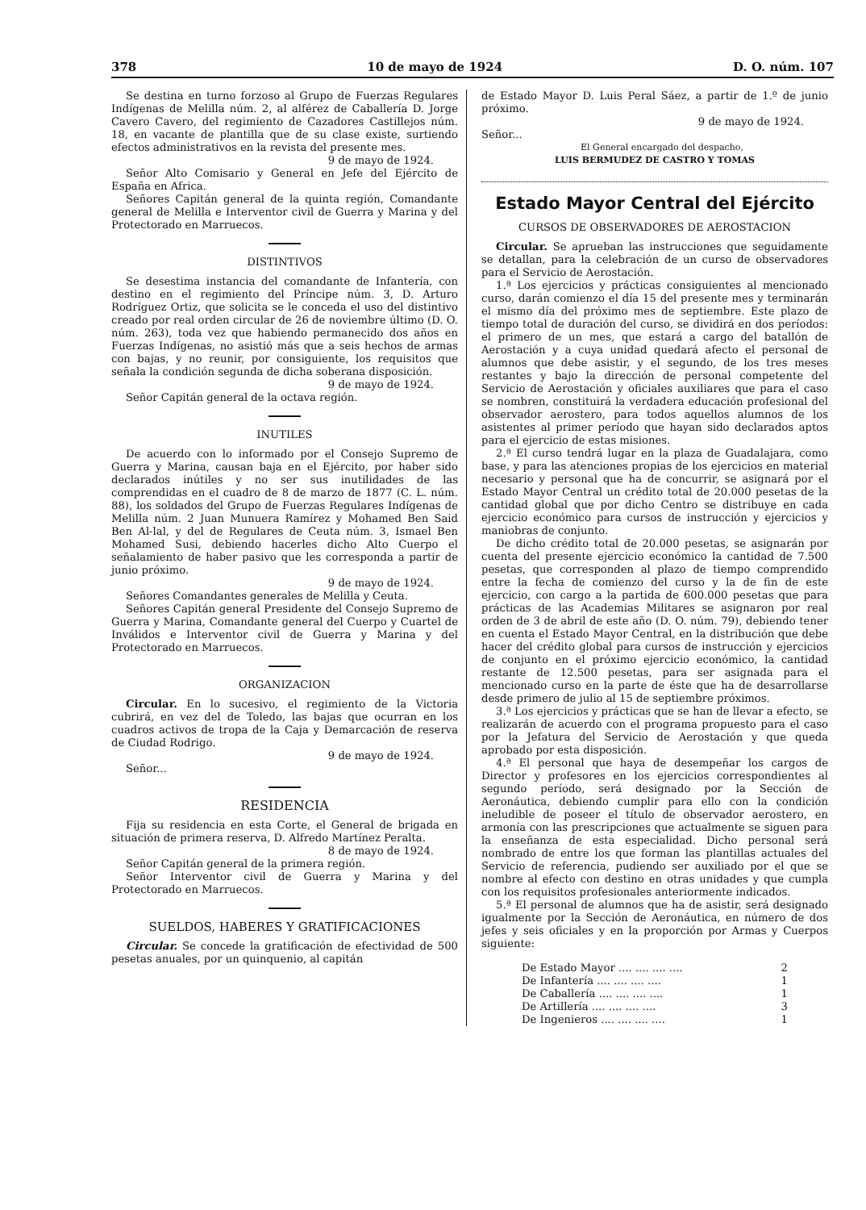378 10 de mayo de 1924 D. O. núm. 107
Se destina en turno forzoso al Grupo de Fuerzas Regulares Indígenas de Melilla núm. 2, al alférez de Caballería D. Jorge Cavero Cavero, del regimiento de Cazadores Castillejos núm. 18, en vacante de plantilla que de su clase existe, surtiendo efectos administrativos en la revista del presente mes.
9 de mayo de 1924.
Señor Alto Comisario y General en Jefe del Ejército de España en Africa.
Señores Capitán general de la quinta región, Comandante general de Melilla e Interventor civil de Guerra y Marina y del Protectorado en Marruecos.
DISTINTIVOS
Se desestima instancia del comandante de Infantería, con destino en el regimiento del Príncipe núm. 3, D. Arturo Rodríguez Ortiz, que solicita se le conceda el uso del distintivo creado por real orden circular de 26 de noviembre último (D. O. núm. 263), toda vez que habiendo permanecido dos años en Fuerzas Indígenas, no asistió más que a seis hechos de armas con bajas, y no reunir, por consiguiente, los requisitos que señala la condición segunda de dicha soberana disposición.
9 de mayo de 1924.
Señor Capitán general de la octava región.
INUTILES
De acuerdo con lo informado por el Consejo Supremo de Guerra y Marina, causan baja en el Ejército, por haber sido declarados inútiles y no ser sus inutilidades de las comprendidas en el cuadro de 8 de marzo de 1877 (C. L. núm. 88), los soldados del Grupo de Fuerzas Regulares Indígenas de Melilla núm. 2 Juan Munuera Ramírez y Mohamed Ben Said Ben Al-lal, y del de Regulares de Ceuta núm. 3, Ismael Ben Mohamed Susi, debiendo hacerles dicho Alto Cuerpo el señalamiento de haber pasivo que les corresponda a partir de junio próximo.
9 de mayo de 1924.
Señores Comandantes generales de Melilla y Ceuta.
Señores Capitán general Presidente del Consejo Supremo de Guerra y Marina, Comandante general del Cuerpo y Cuartel de Inválidos e Interventor civil de Guerra y Marina y del Protectorado en Marruecos.
ORGANIZACION
Circular. En lo sucesivo, el regimiento de la Victoria cubrirá, en vez del de Toledo, las bajas que ocurran en los cuadros activos de tropa de la Caja y Demarcación de reserva de Ciudad Rodrigo.
9 de mayo de 1924.
Señor...
RESIDENCIA
Fija su residencia en esta Corte, el General de brigada en situación de primera reserva, D. Alfredo Martínez Peralta.
8 de mayo de 1924.
Señor Capitán general de la primera región.
Señor Interventor civil de Guerra y Marina y del Protectorado en Marruecos.
SUELDOS, HABERES Y GRATIFICACIONES
Circular. Se concede la gratificación de efectividad de 500 pesetas anuales, por un quinquenio, al capitán
de Estado Mayor D. Luis Peral Sáez, a partir de 1.º de junio próximo.
9 de mayo de 1924.
Señor...
El General encargado del despacho,
LUIS BERMUDEZ DE CASTRO Y TOMAS
Estado Mayor Central del Ejército
CURSOS DE OBSERVADORES DE AEROSTACION
Circular. Se aprueban las instrucciones que seguidamente se detallan, para la celebración de un curso de observadores para el Servicio de Aerostación.
1.ª Los ejercicios y prácticas consiguientes al mencionado curso, darán comienzo el día 15 del presente mes y terminarán el mismo día del próximo mes de septiembre. Este plazo de tiempo total de duración del curso, se dividirá en dos períodos: el primero de un mes, que estará a cargo del batallón de Aerostación y a cuya unidad quedará afecto el personal de alumnos que debe asistir, y el segundo, de los tres meses restantes y bajo la dirección de personal competente del Servicio de Aerostación y oficiales auxiliares que para el caso se nombren, constituirá la verdadera educación profesional del observador aerostero, para todos aquellos alumnos de los asistentes al primer período que hayan sido declarados aptos para el ejercicio de estas misiones.
2.ª El curso tendrá lugar en la plaza de Guadalajara, como base, y para las atenciones propias de los ejercicios en material necesario y personal que ha de concurrir, se asignará por el Estado Mayor Central un crédito total de 20.000 pesetas de la cantidad global que por dicho Centro se distribuye en cada ejercicio económico para cursos de instrucción y ejercicios y maniobras de conjunto.
De dicho crédito total de 20.000 pesetas, se asignarán por cuenta del presente ejercicio económico la cantidad de 7.500 pesetas, que corresponden al plazo de tiempo comprendido entre la fecha de comienzo del curso y la de fin de este ejercicio, con cargo a la partida de 600.000 pesetas que para prácticas de las Academias Militares se asignaron por real orden de 3 de abril de este año (D. O. núm. 79), debiendo tener en cuenta el Estado Mayor Central, en la distribución que debe hacer del crédito global para cursos de instrucción y ejercicios de conjunto en el próximo ejercicio económico, la cantidad restante de 12.500 pesetas, para ser asignada para el mencionado curso en la parte de éste que ha de desarrollarse desde primero de julio al 15 de septiembre próximos.
3.ª Los ejercicios y prácticas que se han de llevar a efecto, se realizarán de acuerdo con el programa propuesto para el caso por la Jefatura del Servicio de Aerostación y que queda aprobado por esta disposición.
4.ª El personal que haya de desempeñar los cargos de Director y profesores en los ejercicios correspondientes al segundo período, será designado por la Sección de Aeronáutica, debiendo cumplir para ello con la condición ineludible de poseer el título de observador aerostero, en armonía con las prescripciones que actualmente se siguen para la enseñanza de esta especialidad. Dicho personal será nombrado de entre los que forman las plantillas actuales del Servicio de referencia, pudiendo ser auxiliado por el que se nombre al efecto con destino en otras unidades y que cumpla con los requisitos profesionales anteriormente indicados.
5.ª El personal de alumnos que ha de asistir, será designado igualmente por la Sección de Aeronáutica, en número de dos jefes y seis oficiales y en la proporción por Armas y Cuerpos siguiente:
De Estado Mayor .... .... .... .... 2
De Infantería .... .... .... .... 1
De Caballería .... .... .... .... 1
De Artillería .... .... .... .... 3
De Ingenieros .... .... .... .... 1